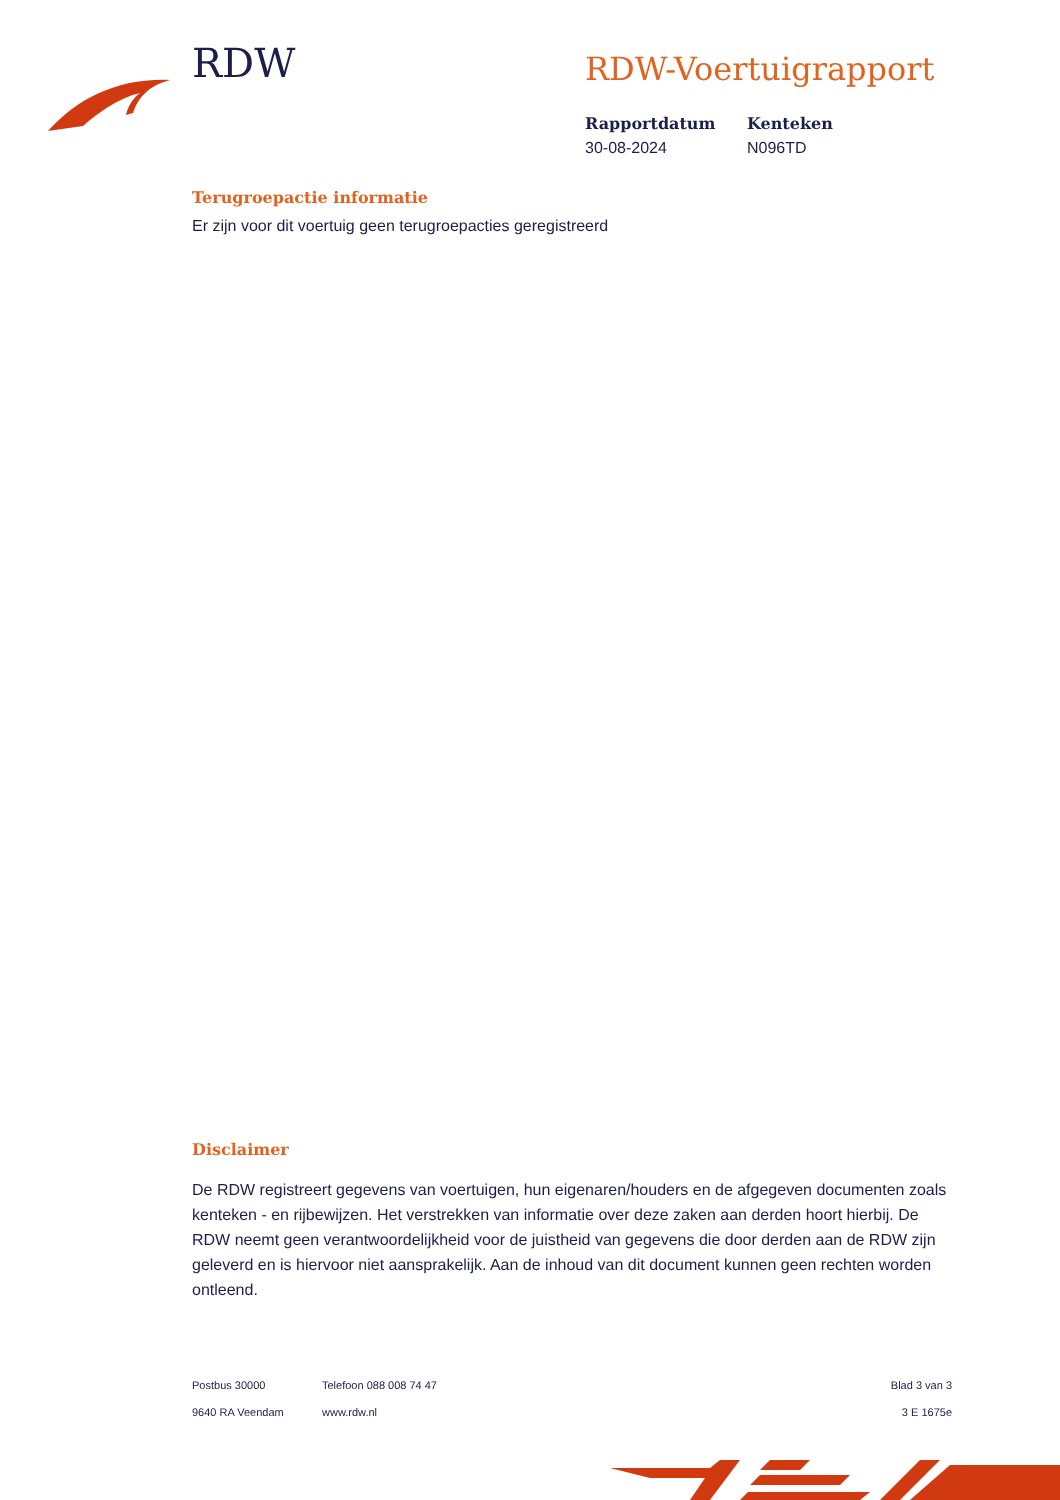RDW RDW-Voertuigrapport
Rapportdatum
30-08-2024
Kenteken
N096TD
Terugroepactie informatie
Er zijn voor dit voertuig geen terugroepacties geregistreerd
Disclaimer
De RDW registreert gegevens van voertuigen, hun eigenaren/houders en de afgegeven documenten zoals kenteken - en rijbewijzen. Het verstrekken van informatie over deze zaken aan derden hoort hierbij. De RDW neemt geen verantwoordelijkheid voor de juistheid van gegevens die door derden aan de RDW zijn geleverd en is hiervoor niet aansprakelijk. Aan de inhoud van dit document kunnen geen rechten worden ontleend.
Postbus 30000
9640 RA Veendam
Telefoon 088 008 74 47
www.rdw.nl
Blad 3 van 3
3 E 1675e